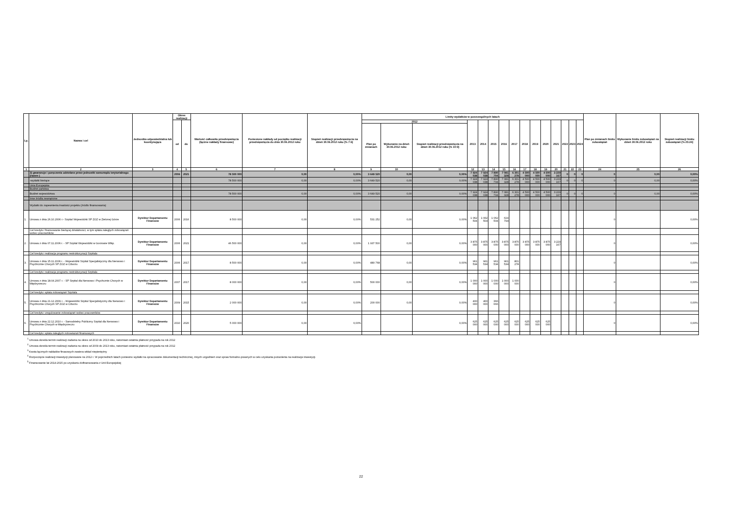| Lp. | Nazwa i cel | Jednostka odpowiedzialna lub koordynująca | Okres realizacji | | Wartość całkowita przedsięwzięcia (łączne nakłady finansowe) | Poniesione nakłady od początku realizacji przedsięwzięcia do dnia 30.06.2012 roku | Stopień realizacji przedsięwzięcia na dzień 30.06.2012 roku (% 7:6) | Limity wydatków w poszczególnych latach | | | | | | | | | | | | | | | Plan po zmianach limitu zobowiązań | Wykonanie limitu zobowiązań na dzień 30.06.2012 roku | Stopień realizacji limitu zobowiązań (% 25:24) |
| --- | --- | --- | --- | --- | --- | --- | --- | --- | --- | --- | --- | --- | --- | --- | --- | --- | --- | --- | --- | --- | --- | --- | --- | --- | --- |
| | | | od | do | | | | 2012 | | | 2013 | 2014 | 2015 | 2016 | 2017 | 2018 | 2019 | 2020 | 2021 | 2022 | 2023 | 2024 | | | |
| | | | | | | | | Plan po zmianach | Wykonanie na dzień 30.06.2012 roku | Stopień realizacji przedsięwzięcia na dzień 30.06.2012 roku (% 10:9) | | | | | | | | | | | | | | | |
| 1 | 2 | 3 | 4 | 5 | 6 | 7 | 8 | 9 | 10 | 11 | 12 | 13 | 14 | 15 | 16 | 17 | 18 | 19 | 20 | 21 | 22 | 23 | 24 | 25 | 26 |
| | 3) gwarancje i poręczenia udzielane przez jednostki samorządu terytorialnego (razem ) | | 2006 | 2021 | 78 500 000 | 0,00 | 0,00% | 3 649 520 | 0,00 | 0,00% | 7 924 038 | 7 924 038 | 7 890 704 | 7 081 328 | 6 301 278 | 4 500 000 | 4 500 000 | 4 500 000 | 3 229 167 | 0 | 0 | 0 | 0 | 0,00 | 0,00% |
| | -wydatki bieżące | | | | 78 500 000 | 0,00 | 0,00% | 3 649 520 | 0,00 | 0,00% | 7 924 038 | 7 924 038 | 7 890 704 | 7 081 328 | 6 301 278 | 4 500 000 | 4 500 000 | 4 500 000 | 3 229 167 | 0 | 0 | 0 | 0 | 0,00 | 0,00% |
| | Unia Europejska | | | | | | | | | | | | | | | | | | | | | | | | |
| | Budżet państwa | | | | | | | | | | | | | | | | | | | | | | | | |
| | Budżet województwa | | | | 78 500 000 | 0,00 | 0,00% | 3 649 520 | 0,00 | 0,00% | 7 924 038 | 7 924 038 | 7 890 704 | 7 081 328 | 6 301 278 | 4 500 000 | 4 500 000 | 4 500 000 | 3 229 167 | 0 | 0 | 0 | 0 | 0,00 | 0,00% |
| | Inne źródła zewnętrzne | | | | | | | | | | | | | | | | | | | | | | | | |
| | Wydatki do zapewnienia trwałości projektu (źródło finansowania) | | | | | | | | | | | | | | | | | | | | | | | | |
| 1. | Umowa z dnia 26.10.2006 r.- Szpital Wojewódzki SP ZOZ w Zielonej Górze | Dyrektor Departamentu Finansów | 2006 | 2016 | 8 500 000 | 0,00 | 0,00% | 531 252 | 0,00 | 0,00% | 1 062 504 | 1 062 504 | 1 062 504 | 619 794 | | | | | | | | | 0 | | 0,00% |
| | Cel kredytu: finansowanie bieżącej działalności, w tym spłata zaległych zobowiązań wobec pracowników | | | | | | | | | | | | | | | | | | | | | | | | |
| 2. | Umowa z dnia 07.11.2006 r. - SP Szpital Wojewódzki w Gorzowie Wlkp. | Dyrektor Departamentu Finansów | 2006 | 2021 | 46 500 000 | 0,00 | 0,00% | 1 937 500 | 0,00 | 0,00% | 3 875 000 | 3 875 000 | 3 875 000 | 3 875 000 | 3 875 000 | 3 875 000 | 3 875 000 | 3 875 000 | 3 229 167 | | | | 0 | | 0,00% |
| | Cel kredytu: realizacja programu restrukturyzacji Szpitala | | | | | | | | | | | | | | | | | | | | | | | | |
| 3. | Umowa z dnia 15.11.2006 r. - Wojewódzki Szpital Specjalistyczny dla Nerwowo i Psychicznie Chorych SP ZOZ w Ciborzu | Dyrektor Departamentu Finansów | 2006 | 2017 | 8 500 000 | 0,00 | 0,00% | 480 768 | 0,00 | 0,00% | 961 534 | 961 534 | 961 534 | 961 534 | 801 278 | | | | | | | | 0 | | 0,00% |
| | Cel kredytu: realizacja programu restrukturyzacji Szpitala | | | | | | | | | | | | | | | | | | | | | | | | |
| 4. | Umowa z dnia 18.04.2007 r. - SP Szpital dla Nerwowo i Psychcznie Chorych w Międzyrzeczu | Dyrektor Departamentu Finansów | 2007 | 2017 | 8 000 000 | 0,00 | 0,00% | 500 000 | 0,00 | 0,00% | 1 000 000 | 1 000 000 | 1 000 000 | 1 000 000 | 1 000 000 | | | | | | | | 0 | | 0,00% |
| | Cel kredytu: spłata zobowiązań Szpitala | | | | | | | | | | | | | | | | | | | | | | | | |
| 5. | Umowa z dnia 21.12.2009 r. - Wojewódzki Szpital Specjalistyczny dla Nerwowo i Psychicznie Chorych SP ZOZ w Ciborzu | Dyrektor Departamentu Finansów | 2009 | 2015 | 2 000 000 | 0,00 | 0,00% | 200 000 | 0,00 | 0,00% | 400 000 | 400 000 | 366 666 | | | | | | | | | | 0 | | 0,00% |
| | Cel kredytu: uregulowanie zobowiązań wobec pracowników | | | | | | | | | | | | | | | | | | | | | | | | |
| 6. | Umowa z dnia 22.12.2010 r. - Samodzielny Publiczny Szpital dla Nerwowo i Psychicznie Chorych w Międzyrzeczu | Dyrektor Departamentu Finansów | 2010 | 2020 | 5 000 000 | 0,00 | 0,00% | | | 0,00% | 625 000 | 625 000 | 625 000 | 625 000 | 625 000 | 625 000 | 625 000 | 625 000 | | | | | 0 | | 0,00% |
| | Cel kredytu: spłata zaległych zobowiazań finansowych | | | | | | | | | | | | | | | | | | | | | | | | |
<sup>1</sup> Umowa określa termin realizacji zadania na okres od 2010 do 2013 roku, natomiast ostatnia płatność przypada na rok 2012
<sup>2</sup> Umowa określa termin realizacji zadania na okres od 2009 do 2013 roku, natomiast ostatnia płatność przypada na rok 2012
<sup>3</sup> Kwota łącznych nakładów finasowych zawiera wkład niepieniężny
<sup>4</sup> Rozpoczęcie realizacji inwestycji planowane na 2012 r. W poprzednich latach poniesino wydatki na opracowanie dokumentacji technicznej, innych uzgodnień oraz spraw formalno-prawnych w celu uzyskania pozwolenia na realizacje inwestycji.
<sup>5</sup> Finansowanie lat 2014-2015 po uzyskaniu dofinansowania z Unii Europejskiej
22